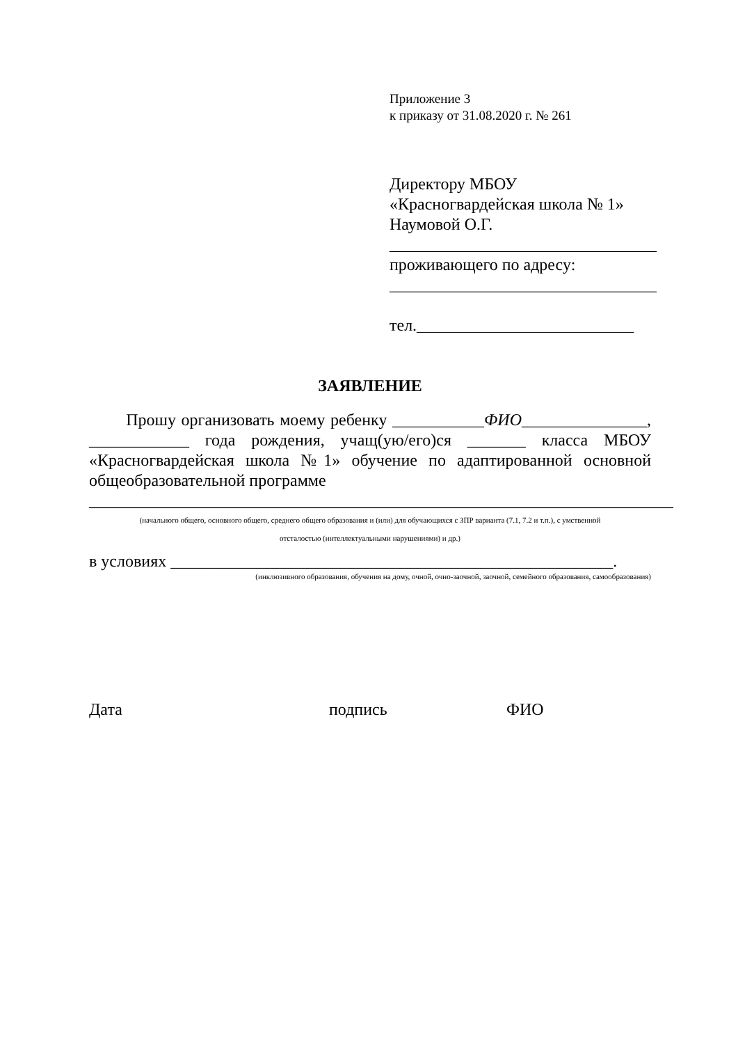Приложение 3
к приказу от 31.08.2020 г. № 261
Директору МБОУ
«Красногвардейская школа № 1»
Наумовой О.Г.
________________________________
проживающего по адресу:
________________________________
тел.__________________________
ЗАЯВЛЕНИЕ
Прошу организовать моему ребенку ___________ФИО_______________, ____________ года рождения, учащ(ую/его)ся _______ класса МБОУ «Красногвардейская школа №1» обучение по адаптированной основной общеобразовательной программе
______________________________________________________________________
(начального общего, основного общего, среднего общего образования и (или) для обучающихся с ЗПР варианта (7.1, 7.2 и т.п.), с умственной
отсталостью (интеллектуальными нарушениями) и др.)
в условиях _____________________________________________________.
(инклюзивного образования, обучения на дому, очной, очно-заочной, заочной, семейного образования, самообразования)
Дата подпись ФИО